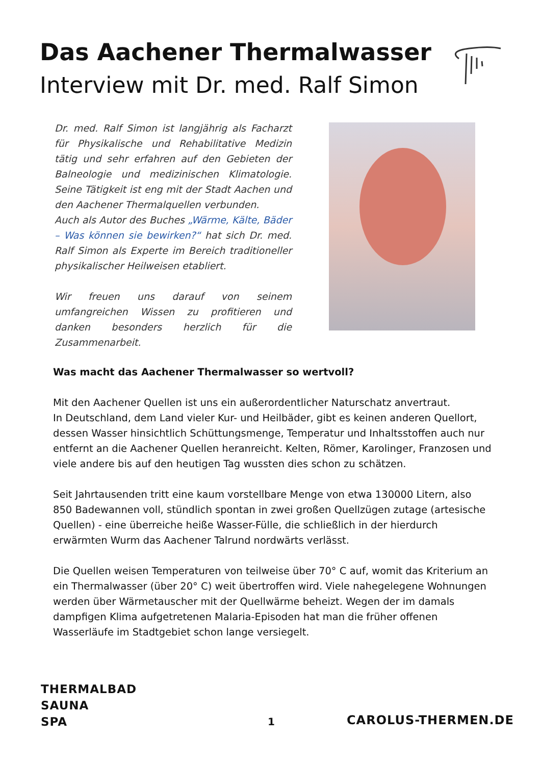Das Aachener Thermalwasser
Interview mit Dr. med. Ralf Simon
Dr. med. Ralf Simon ist langjährig als Facharzt für Physikalische und Rehabilitative Medizin tätig und sehr erfahren auf den Gebieten der Balneologie und medizinischen Klimatologie. Seine Tätigkeit ist eng mit der Stadt Aachen und den Aachener Thermalquellen verbunden.
Auch als Autor des Buches „Wärme, Kälte, Bäder – Was können sie bewirken?“ hat sich Dr. med. Ralf Simon als Experte im Bereich traditioneller physikalischer Heilweisen etabliert.
Wir freuen uns darauf von seinem umfangreichen Wissen zu profitieren und danken besonders herzlich für die Zusammenarbeit.
Was macht das Aachener Thermalwasser so wertvoll?
Mit den Aachener Quellen ist uns ein außerordentlicher Naturschatz anvertraut.
In Deutschland, dem Land vieler Kur- und Heilbäder, gibt es keinen anderen Quellort, dessen Wasser hinsichtlich Schüttungsmenge, Temperatur und Inhaltsstoffen auch nur entfernt an die Aachener Quellen heranreicht. Kelten, Römer, Karolinger, Franzosen und viele andere bis auf den heutigen Tag wussten dies schon zu schätzen.
Seit Jahrtausenden tritt eine kaum vorstellbare Menge von etwa 130000 Litern, also 850 Badewannen voll, stündlich spontan in zwei großen Quellzügen zutage (artesische Quellen) - eine überreiche heiße Wasser-Fülle, die schließlich in der hierdurch erwärmten Wurm das Aachener Talrund nordwärts verlässt.
Die Quellen weisen Temperaturen von teilweise über 70° C auf, womit das Kriterium an ein Thermalwasser (über 20° C) weit übertroffen wird. Viele nahegelegene Wohnungen werden über Wärmetauscher mit der Quellwärme beheizt. Wegen der im damals dampfigen Klima aufgetretenen Malaria-Episoden hat man die früher offenen Wasserläufe im Stadtgebiet schon lange versiegelt.
THERMALBAD
SAUNA
SPA
1 CAROLUS-THERMEN.DE